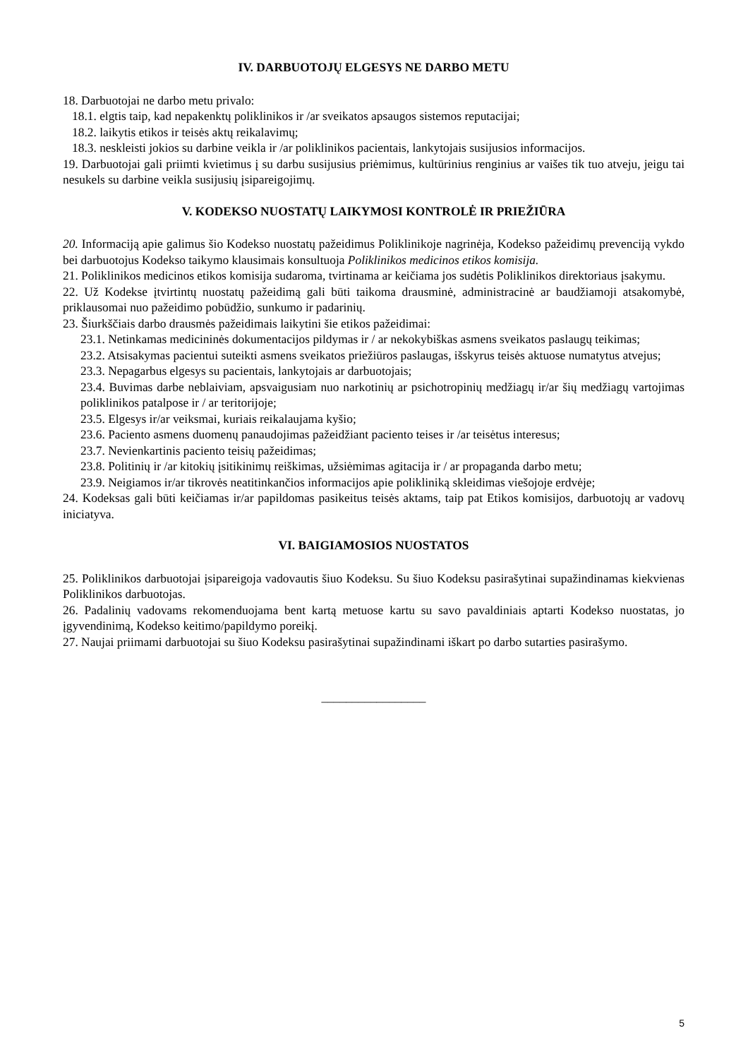IV. DARBUOTOJŲ ELGESYS NE DARBO METU
18. Darbuotojai ne darbo metu privalo:
18.1. elgtis taip, kad nepakenktų poliklinikos ir /ar sveikatos apsaugos sistemos reputacijai;
18.2. laikytis etikos ir teisės aktų reikalavimų;
18.3. neskleisti jokios su darbine veikla ir /ar poliklinikos pacientais, lankytojais susijusios informacijos.
19. Darbuotojai gali priimti kvietimus į su darbu susijusius priėmimus, kultūrinius renginius ar vaišes tik tuo atveju, jeigu tai nesukels su darbine veikla susijusių įsipareigojimų.
V. KODEKSO NUOSTATŲ LAIKYMOSI KONTROLĖ IR PRIEŽIŪRA
20. Informaciją apie galimus šio Kodekso nuostatų pažeidimus Poliklinikoje nagrinėja, Kodekso pažeidimų prevenciją vykdo bei darbuotojus Kodekso taikymo klausimais konsultuoja Poliklinikos medicinos etikos komisija.
21. Poliklinikos medicinos etikos komisija sudaroma, tvirtinama ar keičiama jos sudėtis Poliklinikos direktoriaus įsakymu.
22. Už Kodekse įtvirtintų nuostatų pažeidimą gali būti taikoma drausminė, administracinė ar baudžiamoji atsakomybė, priklausomai nuo pažeidimo pobūdžio, sunkumo ir padarinių.
23. Šiurkščiais darbo drausmės pažeidimais laikytini šie etikos pažeidimai:
23.1. Netinkamas medicininės dokumentacijos pildymas ir / ar nekokybiškas asmens sveikatos paslaugų teikimas;
23.2. Atsisakymas pacientui suteikti asmens sveikatos priežiūros paslaugas, išskyrus teisės aktuose numatytus atvejus;
23.3. Nepagarbus elgesys su pacientais, lankytojais ar darbuotojais;
23.4. Buvimas darbe neblaiviam, apsvaigusiam nuo narkotinių ar psichotropinių medžiagų ir/ar šių medžiagų vartojimas poliklinikos patalpose ir / ar teritorijoje;
23.5. Elgesys ir/ar veiksmai, kuriais reikalaujama kyšio;
23.6. Paciento asmens duomenų panaudojimas pažeidžiant paciento teises ir /ar teisėtus interesus;
23.7. Nevienkartinis paciento teisių pažeidimas;
23.8. Politinių ir /ar kitokių įsitikinimų reiškimas, užsiėmimas agitacija ir / ar propaganda darbo metu;
23.9. Neigiamos ir/ar tikrovės neatitinkančios informacijos apie polikliniką skleidimas viešojoje erdvėje;
24. Kodeksas gali būti keičiamas ir/ar papildomas pasikeitus teisės aktams, taip pat Etikos komisijos, darbuotojų ar vadovų iniciatyva.
VI. BAIGIAMOSIOS NUOSTATOS
25. Poliklinikos darbuotojai įsipareigoja vadovautis šiuo Kodeksu. Su šiuo Kodeksu pasirašytinai supažindinamas kiekvienas Poliklinikos darbuotojas.
26. Padalinių vadovams rekomenduojama bent kartą metuose kartu su savo pavaldiniais aptarti Kodekso nuostatas, jo įgyvendinimą, Kodekso keitimo/papildymo poreikį.
27. Naujai priimami darbuotojai su šiuo Kodeksu pasirašytinai supažindinami iškart po darbo sutarties pasirašymo.
_________________
5